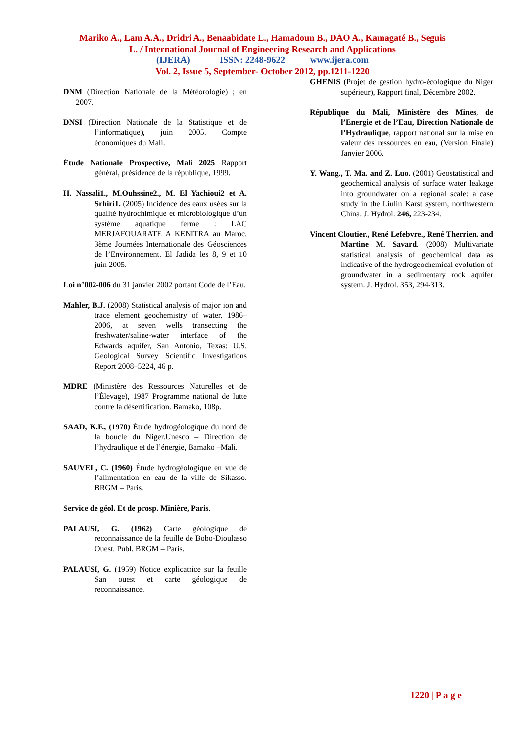Mariko A., Lam A.A., Dridri A., Benaabidate L., Hamadoun B., DAO A., Kamagaté B., Seguis
L. / International Journal of Engineering Research and Applications
(IJERA) ISSN: 2248-9622 www.ijera.com
Vol. 2, Issue 5, September- October 2012, pp.1211-1220
DNM (Direction Nationale de la Météorologie) ; en 2007.
DNSI (Direction Nationale de la Statistique et de l’informatique), juin 2005. Compte économiques du Mali.
Étude Nationale Prospective, Mali 2025 Rapport général, présidence de la république, 1999.
H. Nassali1., M.Ouhssine2., M. El Yachioui2 et A. Srhiri1. (2005) Incidence des eaux usées sur la qualité hydrochimique et microbiologique d’un système aquatique ferme : LAC MERJAFOUARATE A KENITRA au Maroc. 3ème Journées Internationale des Géosciences de l’Environnement. El Jadida les 8, 9 et 10 juin 2005.
Loi n°002-006 du 31 janvier 2002 portant Code de l’Eau.
Mahler, B.J. (2008) Statistical analysis of major ion and trace element geochemistry of water, 1986–2006, at seven wells transecting the freshwater/saline-water interface of the Edwards aquifer, San Antonio, Texas: U.S. Geological Survey Scientific Investigations Report 2008–5224, 46 p.
MDRE (Ministère des Ressources Naturelles et de l’Élevage), 1987 Programme national de lutte contre la désertification. Bamako, 108p.
SAAD, K.F., (1970) Étude hydrogéologique du nord de la boucle du Niger.Unesco – Direction de l’hydraulique et de l’énergie, Bamako –Mali.
SAUVEL, C. (1960) Étude hydrogéologique en vue de l’alimentation en eau de la ville de Sikasso. BRGM – Paris.
Service de géol. Et de prosp. Minière, Paris.
PALAUSI, G. (1962) Carte géologique de reconnaissance de la feuille de Bobo-Dioulasso Ouest. Publ. BRGM – Paris.
PALAUSI, G. (1959) Notice explicatrice sur la feuille San ouest et carte géologique de reconnaissance.
GHENIS (Projet de gestion hydro-écologique du Niger supérieur), Rapport final, Décembre 2002.
République du Mali, Ministère des Mines, de l’Energie et de l’Eau, Direction Nationale de l’Hydraulique, rapport national sur la mise en valeur des ressources en eau, (Version Finale) Janvier 2006.
Y. Wang., T. Ma. and Z. Luo. (2001) Geostatistical and geochemical analysis of surface water leakage into groundwater on a regional scale: a case study in the Liulin Karst system, northwestern China. J. Hydrol. 246, 223-234.
Vincent Cloutier., René Lefebvre., René Therrien. and Martine M. Savard. (2008) Multivariate statistical analysis of geochemical data as indicative of the hydrogeochemical evolution of groundwater in a sedimentary rock aquifer system. J. Hydrol. 353, 294-313.
1220 | P a g e